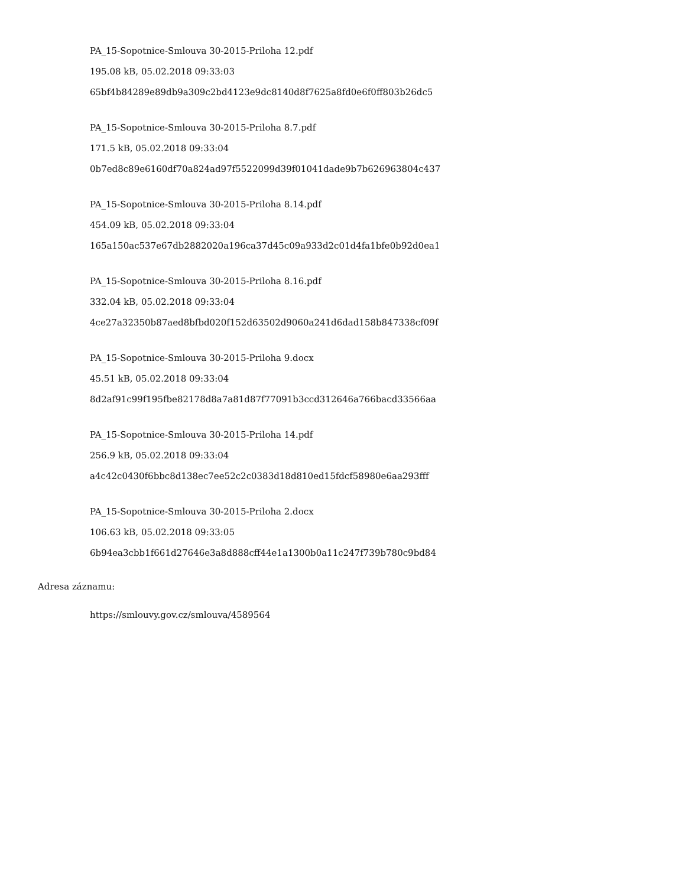PA_15-Sopotnice-Smlouva 30-2015-Priloha 12.pdf
195.08 kB, 05.02.2018 09:33:03
65bf4b84289e89db9a309c2bd4123e9dc8140d8f7625a8fd0e6f0ff803b26dc5
PA_15-Sopotnice-Smlouva 30-2015-Priloha 8.7.pdf
171.5 kB, 05.02.2018 09:33:04
0b7ed8c89e6160df70a824ad97f5522099d39f01041dade9b7b626963804c437
PA_15-Sopotnice-Smlouva 30-2015-Priloha 8.14.pdf
454.09 kB, 05.02.2018 09:33:04
165a150ac537e67db2882020a196ca37d45c09a933d2c01d4fa1bfe0b92d0ea1
PA_15-Sopotnice-Smlouva 30-2015-Priloha 8.16.pdf
332.04 kB, 05.02.2018 09:33:04
4ce27a32350b87aed8bfbd020f152d63502d9060a241d6dad158b847338cf09f
PA_15-Sopotnice-Smlouva 30-2015-Priloha 9.docx
45.51 kB, 05.02.2018 09:33:04
8d2af91c99f195fbe82178d8a7a81d87f77091b3ccd312646a766bacd33566aa
PA_15-Sopotnice-Smlouva 30-2015-Priloha 14.pdf
256.9 kB, 05.02.2018 09:33:04
a4c42c0430f6bbc8d138ec7ee52c2c0383d18d810ed15fdcf58980e6aa293fff
PA_15-Sopotnice-Smlouva 30-2015-Priloha 2.docx
106.63 kB, 05.02.2018 09:33:05
6b94ea3cbb1f661d27646e3a8d888cff44e1a1300b0a11c247f739b780c9bd84
Adresa záznamu:
https://smlouvy.gov.cz/smlouva/4589564